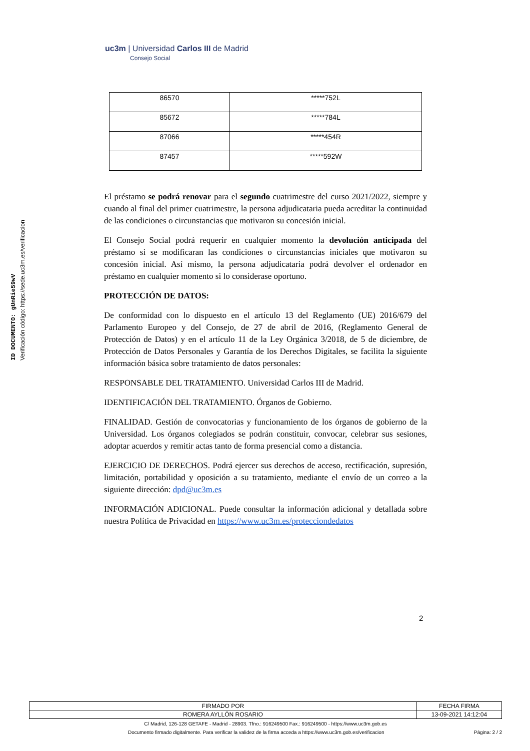ID DOCUMENTO: gUnRie59wV
Verificación código: https://sede.uc3m.es/verificacion
uc3m | Universidad Carlos III de Madrid
Consejo Social
| 86570 | *****752L |
| 85672 | *****784L |
| 87066 | *****454R |
| 87457 | *****592W |
El préstamo se podrá renovar para el segundo cuatrimestre del curso 2021/2022, siempre y cuando al final del primer cuatrimestre, la persona adjudicataria pueda acreditar la continuidad de las condiciones o circunstancias que motivaron su concesión inicial.
El Consejo Social podrá requerir en cualquier momento la devolución anticipada del préstamo si se modificaran las condiciones o circunstancias iniciales que motivaron su concesión inicial. Así mismo, la persona adjudicataria podrá devolver el ordenador en préstamo en cualquier momento si lo considerase oportuno.
PROTECCIÓN DE DATOS:
De conformidad con lo dispuesto en el artículo 13 del Reglamento (UE) 2016/679 del Parlamento Europeo y del Consejo, de 27 de abril de 2016, (Reglamento General de Protección de Datos) y en el artículo 11 de la Ley Orgánica 3/2018, de 5 de diciembre, de Protección de Datos Personales y Garantía de los Derechos Digitales, se facilita la siguiente información básica sobre tratamiento de datos personales:
RESPONSABLE DEL TRATAMIENTO. Universidad Carlos III de Madrid.
IDENTIFICACIÓN DEL TRATAMIENTO. Órganos de Gobierno.
FINALIDAD. Gestión de convocatorias y funcionamiento de los órganos de gobierno de la Universidad. Los órganos colegiados se podrán constituir, convocar, celebrar sus sesiones, adoptar acuerdos y remitir actas tanto de forma presencial como a distancia.
EJERCICIO DE DERECHOS. Podrá ejercer sus derechos de acceso, rectificación, supresión, limitación, portabilidad y oposición a su tratamiento, mediante el envío de un correo a la siguiente dirección: dpd@uc3m.es
INFORMACIÓN ADICIONAL. Puede consultar la información adicional y detallada sobre nuestra Política de Privacidad en https://www.uc3m.es/protecciondedatos
2
| FIRMADO POR | FECHA FIRMA |
| ROMERA AYLLÓN ROSARIO | 13-09-2021 14:12:04 |
C/ Madrid, 126-128 GETAFE - Madrid - 28903. Tfno.: 916249500 Fax.: 916249500 - https://www.uc3m.gob.es
Documento firmado digitalmente. Para verificar la validez de la firma acceda a https://www.uc3m.gob.es/verificacion Página: 2 / 2